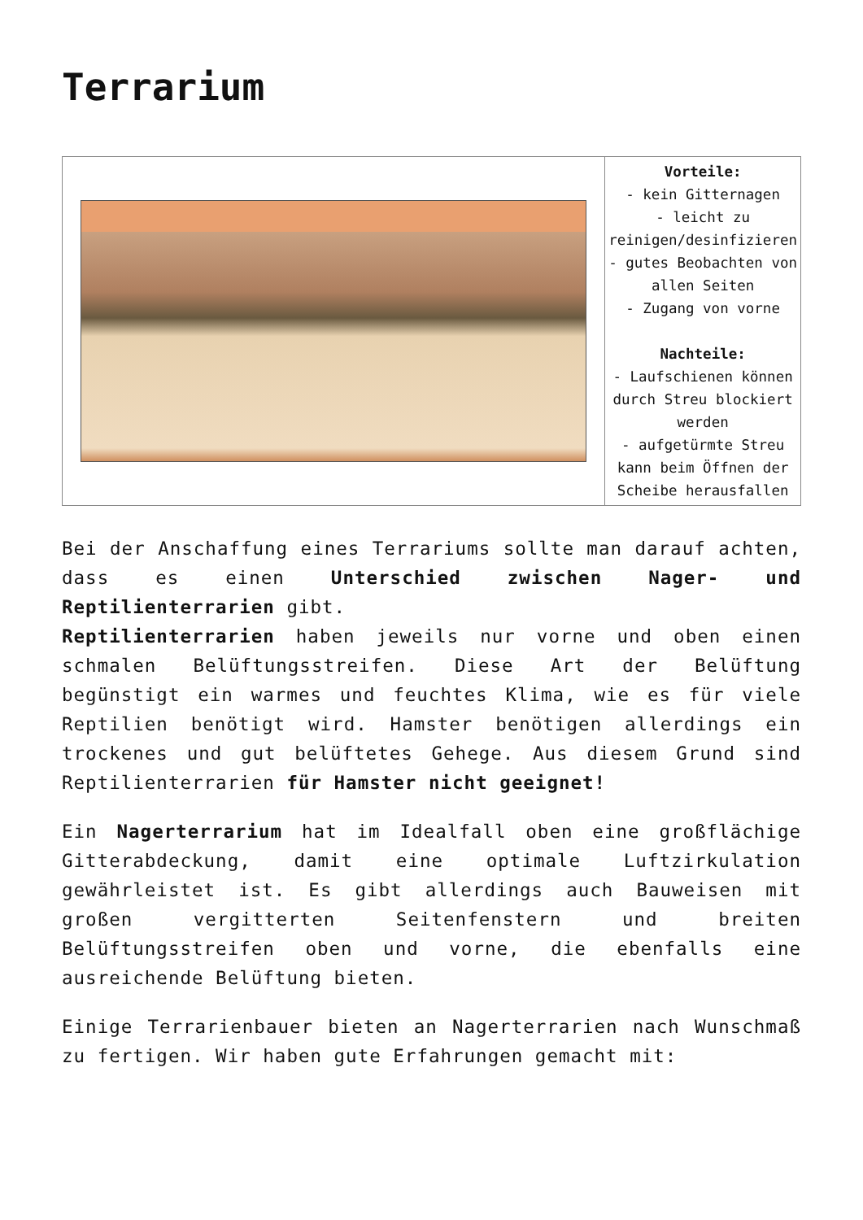Terrarium
| | Vorteile: - kein Gitternagen - leicht zu reinigen/desinfizieren - gutes Beobachten von allen Seiten - Zugang von vorne Nachteile: - Laufschienen können durch Streu blockiert werden - aufgetürmte Streu kann beim Öffnen der Scheibe herausfallen |
Bei der Anschaffung eines Terrariums sollte man darauf achten, dass es einen Unterschied zwischen Nager- und Reptilienterrarien gibt.
Reptilienterrarien haben jeweils nur vorne und oben einen schmalen Belüftungsstreifen. Diese Art der Belüftung begünstigt ein warmes und feuchtes Klima, wie es für viele Reptilien benötigt wird. Hamster benötigen allerdings ein trockenes und gut belüftetes Gehege. Aus diesem Grund sind Reptilienterrarien für Hamster nicht geeignet!
Ein Nagerterrarium hat im Idealfall oben eine großflächige Gitterabdeckung, damit eine optimale Luftzirkulation gewährleistet ist. Es gibt allerdings auch Bauweisen mit großen vergitterten Seitenfenstern und breiten Belüftungsstreifen oben und vorne, die ebenfalls eine ausreichende Belüftung bieten.
Einige Terrarienbauer bieten an Nagerterrarien nach Wunschmaß zu fertigen. Wir haben gute Erfahrungen gemacht mit: